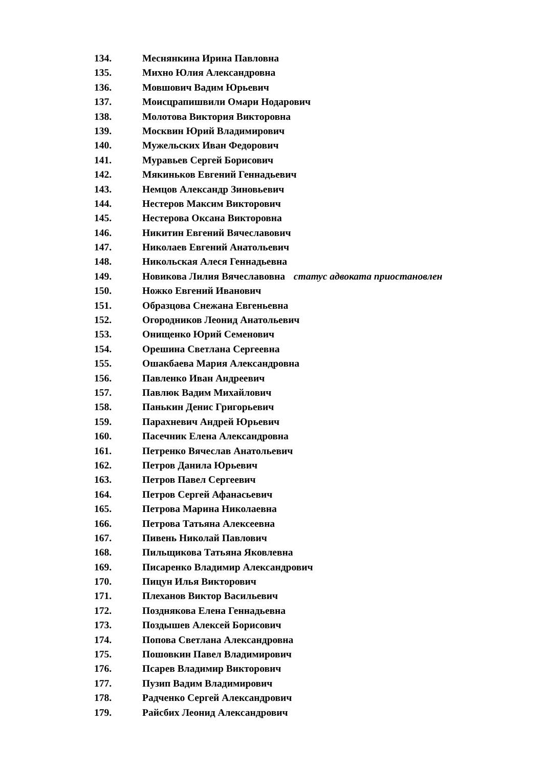134. Меснянкина Ирина Павловна
135. Михно Юлия Александровна
136. Мовшович Вадим Юрьевич
137. Моисцрапишвили Омари Нодарович
138. Молотова Виктория Викторовна
139. Москвин Юрий Владимирович
140. Мужельских Иван Федорович
141. Муравьев Сергей Борисович
142. Мякиньков Евгений Геннадьевич
143. Немцов Александр Зиновьевич
144. Нестеров Максим Викторович
145. Нестерова Оксана Викторовна
146. Никитин Евгений Вячеславович
147. Николаев Евгений Анатольевич
148. Никольская Алеся Геннадьевна
149. Новикова Лилия Вячеславовна статус адвоката приостановлен
150. Ножко Евгений Иванович
151. Образцова Снежана Евгеньевна
152. Огородников Леонид Анатольевич
153. Онищенко Юрий Семенович
154. Орешина Светлана Сергеевна
155. Ошакбаева Мария Александровна
156. Павленко Иван Андреевич
157. Павлюк Вадим Михайлович
158. Панькин Денис Григорьевич
159. Парахневич Андрей Юрьевич
160. Пасечник Елена Александровна
161. Петренко Вячеслав Анатольевич
162. Петров Данила Юрьевич
163. Петров Павел Сергеевич
164. Петров Сергей Афанасьевич
165. Петрова Марина Николаевна
166. Петрова Татьяна Алексеевна
167. Пивень Николай Павлович
168. Пильщикова Татьяна Яковлевна
169. Писаренко Владимир Александрович
170. Пицун Илья Викторович
171. Плеханов Виктор Васильевич
172. Позднякова Елена Геннадьевна
173. Поздышев Алексей Борисович
174. Попова Светлана Александровна
175. Пошовкин Павел Владимирович
176. Псарев Владимир Викторович
177. Пузип Вадим Владимирович
178. Радченко Сергей Александрович
179. Райсбих Леонид Александрович